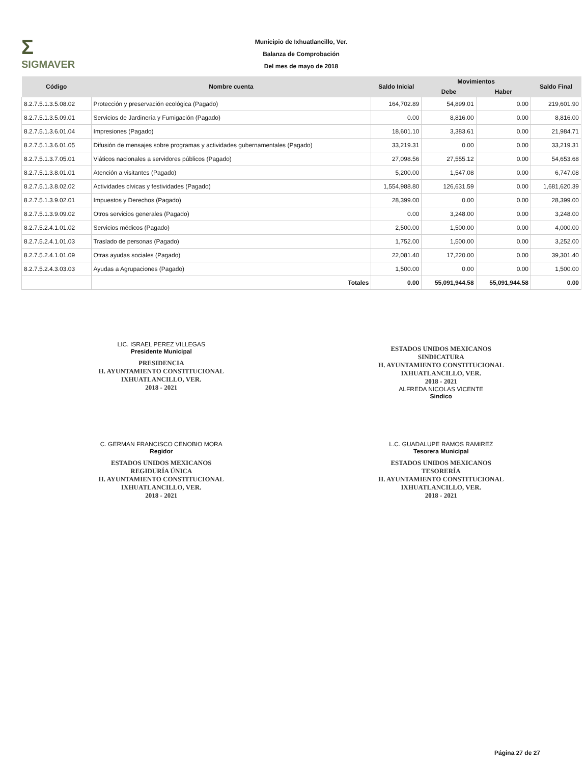Σ
SIGMAVER
Municipio de Ixhuatlancillo, Ver.
Balanza de Comprobación
Del mes de mayo de 2018
| Código | Nombre cuenta | Saldo Inicial | Movimientos | | Saldo Final |
| --- | --- | --- | --- | --- | --- |
| | | | Debe | Haber | |
| 8.2.7.5.1.3.5.08.02 | Protección y preservación ecológica (Pagado) | 164,702.89 | 54,899.01 | 0.00 | 219,601.90 |
| 8.2.7.5.1.3.5.09.01 | Servicios de Jardinería y Fumigación (Pagado) | 0.00 | 8,816.00 | 0.00 | 8,816.00 |
| 8.2.7.5.1.3.6.01.04 | Impresiones (Pagado) | 18,601.10 | 3,383.61 | 0.00 | 21,984.71 |
| 8.2.7.5.1.3.6.01.05 | Difusión de mensajes sobre programas y actividades gubernamentales (Pagado) | 33,219.31 | 0.00 | 0.00 | 33,219.31 |
| 8.2.7.5.1.3.7.05.01 | Viáticos nacionales a servidores públicos (Pagado) | 27,098.56 | 27,555.12 | 0.00 | 54,653.68 |
| 8.2.7.5.1.3.8.01.01 | Atención a visitantes (Pagado) | 5,200.00 | 1,547.08 | 0.00 | 6,747.08 |
| 8.2.7.5.1.3.8.02.02 | Actividades cívicas y festividades (Pagado) | 1,554,988.80 | 126,631.59 | 0.00 | 1,681,620.39 |
| 8.2.7.5.1.3.9.02.01 | Impuestos y Derechos (Pagado) | 28,399.00 | 0.00 | 0.00 | 28,399.00 |
| 8.2.7.5.1.3.9.09.02 | Otros servicios generales (Pagado) | 0.00 | 3,248.00 | 0.00 | 3,248.00 |
| 8.2.7.5.2.4.1.01.02 | Servicios médicos (Pagado) | 2,500.00 | 1,500.00 | 0.00 | 4,000.00 |
| 8.2.7.5.2.4.1.01.03 | Traslado de personas (Pagado) | 1,752.00 | 1,500.00 | 0.00 | 3,252.00 |
| 8.2.7.5.2.4.1.01.09 | Otras ayudas sociales (Pagado) | 22,081.40 | 17,220.00 | 0.00 | 39,301.40 |
| 8.2.7.5.2.4.3.03.03 | Ayudas a Agrupaciones (Pagado) | 1,500.00 | 0.00 | 0.00 | 1,500.00 |
| | Totales | 0.00 | 55,091,944.58 | 55,091,944.58 | 0.00 |
LIC. ISRAEL PEREZ VILLEGAS
Presidente Municipal
PRESIDENCIA
H. AYUNTAMIENTO CONSTITUCIONAL
IXHUATLANCILLO, VER.
2018 - 2021
ESTADOS UNIDOS MEXICANOS
SINDICATURA
H. AYUNTAMIENTO CONSTITUCIONAL
IXHUATLANCILLO, VER.
2018 - 2021
ALFREDA NICOLAS VICENTE
Sindico
C. GERMAN FRANCISCO CENOBIO MORA
Regidor
ESTADOS UNIDOS MEXICANOS
REGIDURÍA ÚNICA
H. AYUNTAMIENTO CONSTITUCIONAL
IXHUATLANCILLO, VER.
2018 - 2021
L.C. GUADALUPE RAMOS RAMIREZ
Tesorera Municipal
ESTADOS UNIDOS MEXICANOS
TESORERÍA
H. AYUNTAMIENTO CONSTITUCIONAL
IXHUATLANCILLO, VER.
2018 - 2021
Página 27 de 27